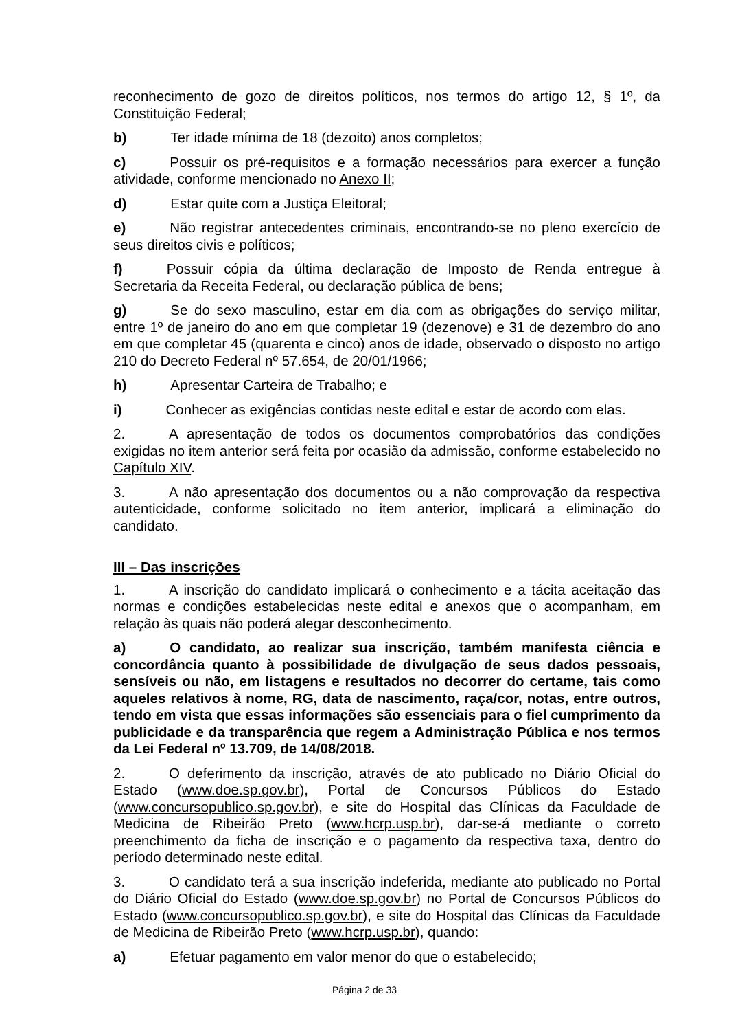reconhecimento de gozo de direitos políticos, nos termos do artigo 12, § 1º, da Constituição Federal;
b) Ter idade mínima de 18 (dezoito) anos completos;
c) Possuir os pré-requisitos e a formação necessários para exercer a função atividade, conforme mencionado no Anexo II;
d) Estar quite com a Justiça Eleitoral;
e) Não registrar antecedentes criminais, encontrando-se no pleno exercício de seus direitos civis e políticos;
f) Possuir cópia da última declaração de Imposto de Renda entregue à Secretaria da Receita Federal, ou declaração pública de bens;
g) Se do sexo masculino, estar em dia com as obrigações do serviço militar, entre 1º de janeiro do ano em que completar 19 (dezenove) e 31 de dezembro do ano em que completar 45 (quarenta e cinco) anos de idade, observado o disposto no artigo 210 do Decreto Federal nº 57.654, de 20/01/1966;
h) Apresentar Carteira de Trabalho; e
i) Conhecer as exigências contidas neste edital e estar de acordo com elas.
2. A apresentação de todos os documentos comprobatórios das condições exigidas no item anterior será feita por ocasião da admissão, conforme estabelecido no Capítulo XIV.
3. A não apresentação dos documentos ou a não comprovação da respectiva autenticidade, conforme solicitado no item anterior, implicará a eliminação do candidato.
III – Das inscrições
1. A inscrição do candidato implicará o conhecimento e a tácita aceitação das normas e condições estabelecidas neste edital e anexos que o acompanham, em relação às quais não poderá alegar desconhecimento.
a) O candidato, ao realizar sua inscrição, também manifesta ciência e concordância quanto à possibilidade de divulgação de seus dados pessoais, sensíveis ou não, em listagens e resultados no decorrer do certame, tais como aqueles relativos à nome, RG, data de nascimento, raça/cor, notas, entre outros, tendo em vista que essas informações são essenciais para o fiel cumprimento da publicidade e da transparência que regem a Administração Pública e nos termos da Lei Federal nº 13.709, de 14/08/2018.
2. O deferimento da inscrição, através de ato publicado no Diário Oficial do Estado (www.doe.sp.gov.br), Portal de Concursos Públicos do Estado (www.concursopublico.sp.gov.br), e site do Hospital das Clínicas da Faculdade de Medicina de Ribeirão Preto (www.hcrp.usp.br), dar-se-á mediante o correto preenchimento da ficha de inscrição e o pagamento da respectiva taxa, dentro do período determinado neste edital.
3. O candidato terá a sua inscrição indeferida, mediante ato publicado no Portal do Diário Oficial do Estado (www.doe.sp.gov.br) no Portal de Concursos Públicos do Estado (www.concursopublico.sp.gov.br), e site do Hospital das Clínicas da Faculdade de Medicina de Ribeirão Preto (www.hcrp.usp.br), quando:
a) Efetuar pagamento em valor menor do que o estabelecido;
Página 2 de 33